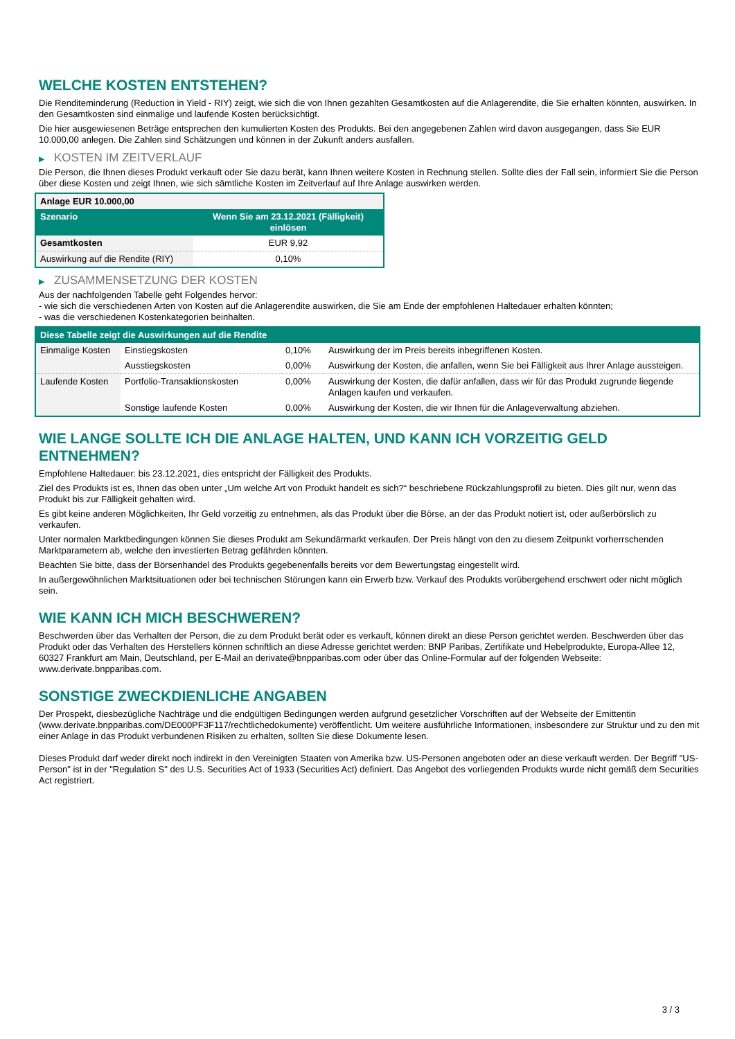WELCHE KOSTEN ENTSTEHEN?
Die Renditeminderung (Reduction in Yield - RIY) zeigt, wie sich die von Ihnen gezahlten Gesamtkosten auf die Anlagerendite, die Sie erhalten könnten, auswirken. In den Gesamtkosten sind einmalige und laufende Kosten berücksichtigt.
Die hier ausgewiesenen Beträge entsprechen den kumulierten Kosten des Produkts. Bei den angegebenen Zahlen wird davon ausgegangen, dass Sie EUR 10.000,00 anlegen. Die Zahlen sind Schätzungen und können in der Zukunft anders ausfallen.
▶ KOSTEN IM ZEITVERLAUF
Die Person, die Ihnen dieses Produkt verkauft oder Sie dazu berät, kann Ihnen weitere Kosten in Rechnung stellen. Sollte dies der Fall sein, informiert Sie die Person über diese Kosten und zeigt Ihnen, wie sich sämtliche Kosten im Zeitverlauf auf Ihre Anlage auswirken werden.
| Anlage EUR 10.000,00 | |
| --- | --- |
| Szenario | Wenn Sie am 23.12.2021 (Fälligkeit) einlösen |
| Gesamtkosten | EUR 9,92 |
| Auswirkung auf die Rendite (RIY) | 0,10% |
▶ ZUSAMMENSETZUNG DER KOSTEN
Aus der nachfolgenden Tabelle geht Folgendes hervor:
- wie sich die verschiedenen Arten von Kosten auf die Anlagerendite auswirken, die Sie am Ende der empfohlenen Haltedauer erhalten könnten;
- was die verschiedenen Kostenkategorien beinhalten.
| Diese Tabelle zeigt die Auswirkungen auf die Rendite | | | |
| --- | --- | --- | --- |
| Einmalige Kosten | Einstiegskosten | 0,10% | Auswirkung der im Preis bereits inbegriffenen Kosten. |
| | Ausstiegskosten | 0,00% | Auswirkung der Kosten, die anfallen, wenn Sie bei Fälligkeit aus Ihrer Anlage aussteigen. |
| Laufende Kosten | Portfolio-Transaktionskosten | 0,00% | Auswirkung der Kosten, die dafür anfallen, dass wir für das Produkt zugrunde liegende Anlagen kaufen und verkaufen. |
| | Sonstige laufende Kosten | 0,00% | Auswirkung der Kosten, die wir Ihnen für die Anlageverwaltung abziehen. |
WIE LANGE SOLLTE ICH DIE ANLAGE HALTEN, UND KANN ICH VORZEITIG GELD ENTNEHMEN?
Empfohlene Haltedauer: bis 23.12.2021, dies entspricht der Fälligkeit des Produkts.
Ziel des Produkts ist es, Ihnen das oben unter „Um welche Art von Produkt handelt es sich?“ beschriebene Rückzahlungsprofil zu bieten. Dies gilt nur, wenn das Produkt bis zur Fälligkeit gehalten wird.
Es gibt keine anderen Möglichkeiten, Ihr Geld vorzeitig zu entnehmen, als das Produkt über die Börse, an der das Produkt notiert ist, oder außerbörslich zu verkaufen.
Unter normalen Marktbedingungen können Sie dieses Produkt am Sekundärmarkt verkaufen. Der Preis hängt von den zu diesem Zeitpunkt vorherrschenden Marktparametern ab, welche den investierten Betrag gefährden könnten.
Beachten Sie bitte, dass der Börsenhandel des Produkts gegebenenfalls bereits vor dem Bewertungstag eingestellt wird.
In außergewöhnlichen Marktsituationen oder bei technischen Störungen kann ein Erwerb bzw. Verkauf des Produkts vorübergehend erschwert oder nicht möglich sein.
WIE KANN ICH MICH BESCHWEREN?
Beschwerden über das Verhalten der Person, die zu dem Produkt berät oder es verkauft, können direkt an diese Person gerichtet werden. Beschwerden über das Produkt oder das Verhalten des Herstellers können schriftlich an diese Adresse gerichtet werden: BNP Paribas, Zertifikate und Hebelprodukte, Europa-Allee 12, 60327 Frankfurt am Main, Deutschland, per E-Mail an derivate@bnpparibas.com oder über das Online-Formular auf der folgenden Webseite: www.derivate.bnpparibas.com.
SONSTIGE ZWECKDIENLICHE ANGABEN
Der Prospekt, diesbezügliche Nachträge und die endgültigen Bedingungen werden aufgrund gesetzlicher Vorschriften auf der Webseite der Emittentin (www.derivate.bnpparibas.com/DE000PF3F117/rechtlichedokumente) veröffentlicht. Um weitere ausführliche Informationen, insbesondere zur Struktur und zu den mit einer Anlage in das Produkt verbundenen Risiken zu erhalten, sollten Sie diese Dokumente lesen.
Dieses Produkt darf weder direkt noch indirekt in den Vereinigten Staaten von Amerika bzw. US-Personen angeboten oder an diese verkauft werden. Der Begriff "US-Person" ist in der "Regulation S" des U.S. Securities Act of 1933 (Securities Act) definiert. Das Angebot des vorliegenden Produkts wurde nicht gemäß dem Securities Act registriert.
3 / 3